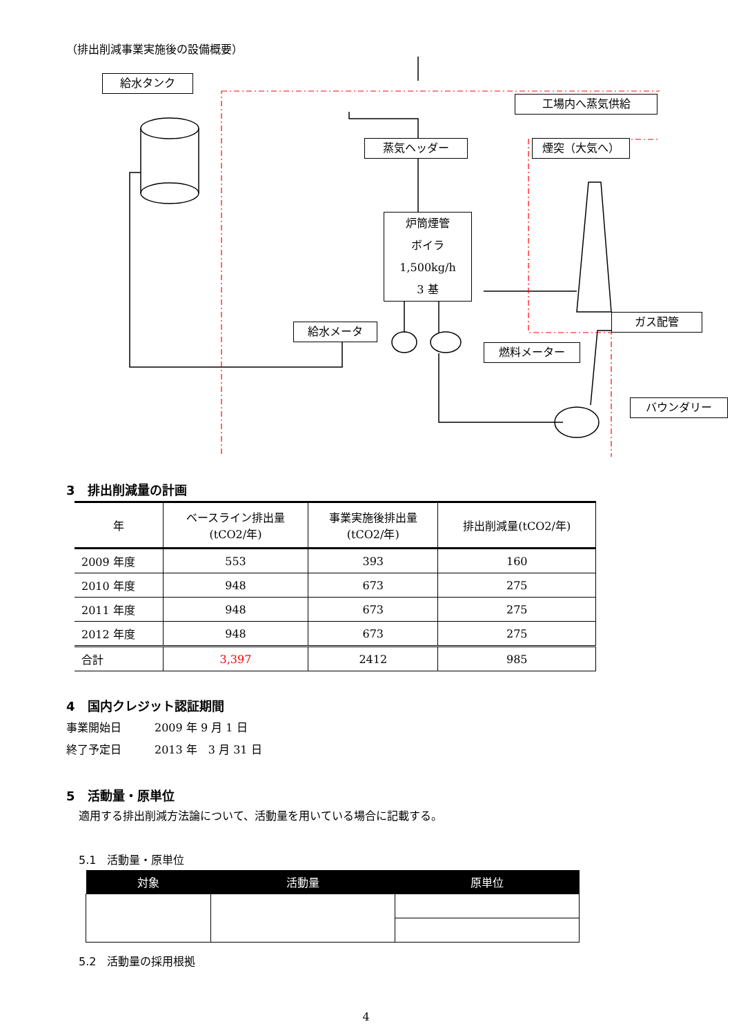（排出削減事業実施後の設備概要）
給水タンク
工場内へ蒸気供給
蒸気ヘッダー 煙突（大気へ）
炉筒煙管
ボイラ
1,500kg/h
3 基
給水メータ
燃料メーター
ガス配管
バウンダリー
3　排出削減量の計画
| 年 | ベースライン排出量 (tCO2/年) | 事業実施後排出量 (tCO2/年) | 排出削減量(tCO2/年) |
| --- | --- | --- | --- |
| 2009 年度 | 553 | 393 | 160 |
| 2010 年度 | 948 | 673 | 275 |
| 2011 年度 | 948 | 673 | 275 |
| 2012 年度 | 948 | 673 | 275 |
| 合計 | 3,397 | 2412 | 985 |
4　国内クレジット認証期間
事業開始日　　　2009 年 9 月 1 日
終了予定日　　　2013 年　3 月 31 日
5　活動量・原単位
適用する排出削減方法論について、活動量を用いている場合に記載する。
5.1　活動量・原単位
| 対象 | 活動量 | 原単位 |
| --- | --- | --- |
5.2　活動量の採用根拠
4